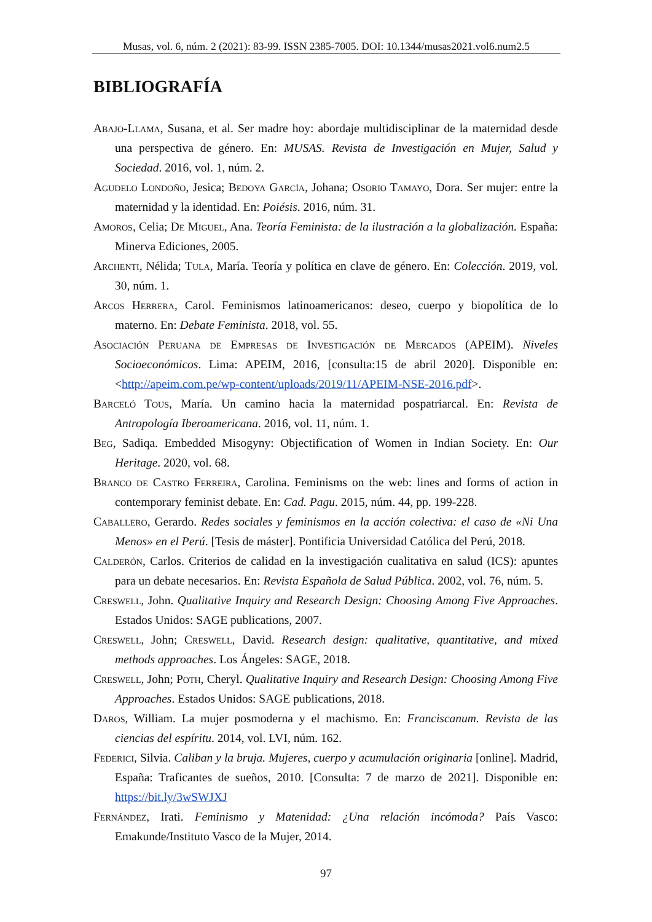Musas, vol. 6, núm. 2 (2021): 83-99. ISSN 2385-7005. DOI: 10.1344/musas2021.vol6.num2.5
BIBLIOGRAFÍA
Abajo-Llama, Susana, et al. Ser madre hoy: abordaje multidisciplinar de la maternidad desde una perspectiva de género. En: MUSAS. Revista de Investigación en Mujer, Salud y Sociedad. 2016, vol. 1, núm. 2.
Agudelo Londoño, Jesica; Bedoya García, Johana; Osorio Tamayo, Dora. Ser mujer: entre la maternidad y la identidad. En: Poiésis. 2016, núm. 31.
Amoros, Celia; De Miguel, Ana. Teoría Feminista: de la ilustración a la globalización. España: Minerva Ediciones, 2005.
Archenti, Nélida; Tula, María. Teoría y política en clave de género. En: Colección. 2019, vol. 30, núm. 1.
Arcos Herrera, Carol. Feminismos latinoamericanos: deseo, cuerpo y biopolítica de lo materno. En: Debate Feminista. 2018, vol. 55.
Asociación Peruana de Empresas de Investigación de Mercados (APEIM). Niveles Socioeconómicos. Lima: APEIM, 2016, [consulta:15 de abril 2020]. Disponible en: <http://apeim.com.pe/wp-content/uploads/2019/11/APEIM-NSE-2016.pdf>.
Barceló Tous, María. Un camino hacia la maternidad pospatriarcal. En: Revista de Antropología Iberoamericana. 2016, vol. 11, núm. 1.
Beg, Sadiqa. Embedded Misogyny: Objectification of Women in Indian Society. En: Our Heritage. 2020, vol. 68.
Branco de Castro Ferreira, Carolina. Feminisms on the web: lines and forms of action in contemporary feminist debate. En: Cad. Pagu. 2015, núm. 44, pp. 199-228.
Caballero, Gerardo. Redes sociales y feminismos en la acción colectiva: el caso de «Ni Una Menos» en el Perú. [Tesis de máster]. Pontificia Universidad Católica del Perú, 2018.
Calderón, Carlos. Criterios de calidad en la investigación cualitativa en salud (ICS): apuntes para un debate necesarios. En: Revista Española de Salud Pública. 2002, vol. 76, núm. 5.
Creswell, John. Qualitative Inquiry and Research Design: Choosing Among Five Approaches. Estados Unidos: SAGE publications, 2007.
Creswell, John; Creswell, David. Research design: qualitative, quantitative, and mixed methods approaches. Los Ángeles: SAGE, 2018.
Creswell, John; Poth, Cheryl. Qualitative Inquiry and Research Design: Choosing Among Five Approaches. Estados Unidos: SAGE publications, 2018.
Daros, William. La mujer posmoderna y el machismo. En: Franciscanum. Revista de las ciencias del espíritu. 2014, vol. LVI, núm. 162.
Federici, Silvia. Caliban y la bruja. Mujeres, cuerpo y acumulación originaria [online]. Madrid, España: Traficantes de sueños, 2010. [Consulta: 7 de marzo de 2021]. Disponible en: https://bit.ly/3wSWJXJ
Fernández, Irati. Feminismo y Matenidad: ¿Una relación incómoda? País Vasco: Emakunde/Instituto Vasco de la Mujer, 2014.
97